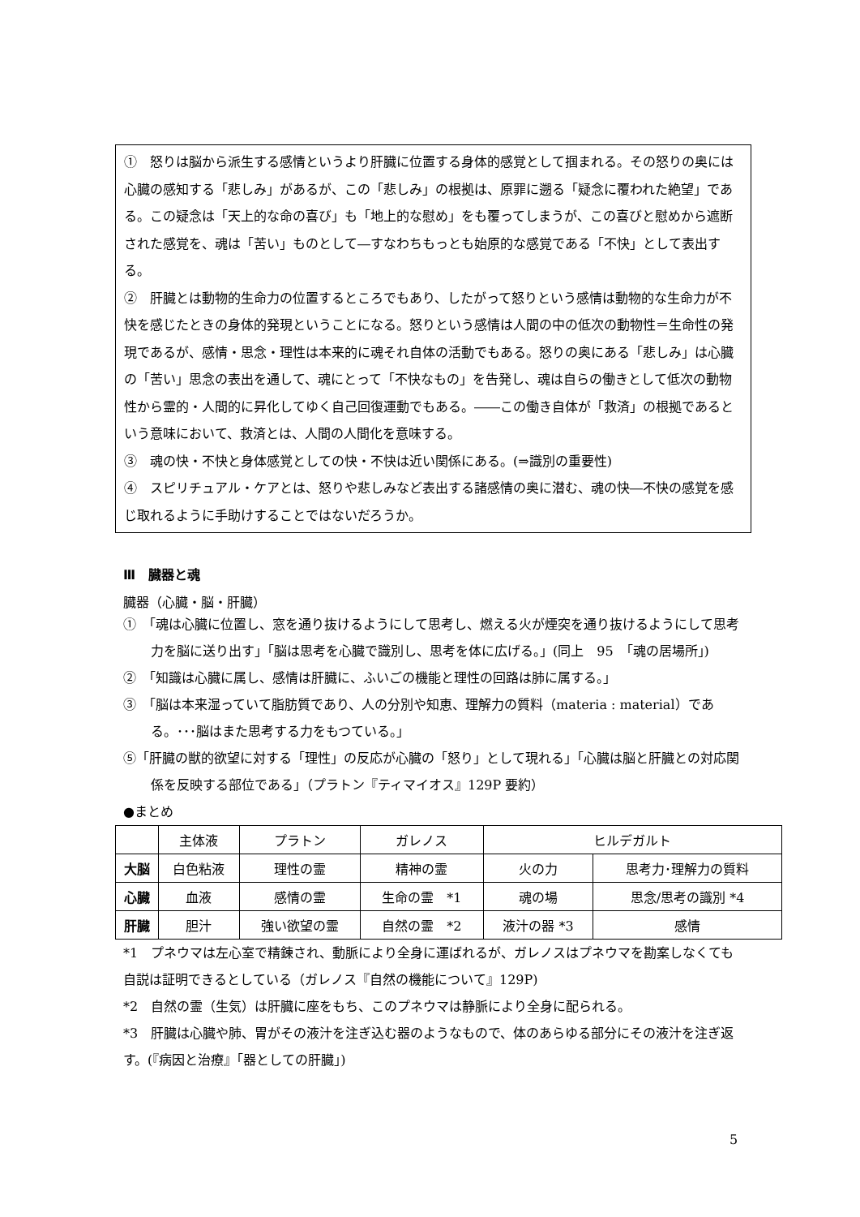①　怒りは脳から派生する感情というより肝臓に位置する身体的感覚として掴まれる。その怒りの奥には心臓の感知する「悲しみ」があるが、この「悲しみ」の根拠は、原罪に遡る「疑念に覆われた絶望」である。この疑念は「天上的な命の喜び」も「地上的な慰め」をも覆ってしまうが、この喜びと慰めから遮断された感覚を、魂は「苦い」ものとして―すなわちもっとも始原的な感覚である「不快」として表出する。
②　肝臓とは動物的生命力の位置するところでもあり、したがって怒りという感情は動物的な生命力が不快を感じたときの身体的発現ということになる。怒りという感情は人間の中の低次の動物性＝生命性の発現であるが、感情・思念・理性は本来的に魂それ自体の活動でもある。怒りの奥にある「悲しみ」は心臓の「苦い」思念の表出を通して、魂にとって「不快なもの」を告発し、魂は自らの働きとして低次の動物性から霊的・人間的に昇化してゆく自己回復運動でもある。――この働き自体が「救済」の根拠であるという意味において、救済とは、人間の人間化を意味する。
③　魂の快・不快と身体感覚としての快・不快は近い関係にある。(⇒識別の重要性)
④　スピリチュアル・ケアとは、怒りや悲しみなど表出する諸感情の奥に潜む、魂の快―不快の感覚を感じ取れるように手助けすることではないだろうか。
Ⅲ　臓器と魂
臓器（心臓・脳・肝臓）
①　「魂は心臓に位置し、窓を通り抜けるようにして思考し、燃える火が煙突を通り抜けるようにして思考力を脳に送り出す」「脳は思考を心臓で識別し、思考を体に広げる。」(同上　95　「魂の居場所」)
②　「知識は心臓に属し、感情は肝臓に、ふいごの機能と理性の回路は肺に属する。」
③　「脳は本来湿っていて脂肪質であり、人の分別や知恵、理解力の質料（materia : material）である。･･･脳はまた思考する力をもつている。」
⑤「肝臓の獣的欲望に対する「理性」の反応が心臓の「怒り」として現れる」「心臓は脳と肝臓との対応関係を反映する部位である」（プラトン『ティマイオス』129P 要約）
●まとめ
| | 主体液 | プラトン | ガレノス | ヒルデガルト | |
| --- | --- | --- | --- | --- | --- |
| 大脳 | 白色粘液 | 理性の霊 | 精神の霊 | 火の力 | 思考力･理解力の質料 |
| 心臓 | 血液 | 感情の霊 | 生命の霊 *1 | 魂の場 | 思念/思考の識別 *4 |
| 肝臓 | 胆汁 | 強い欲望の霊 | 自然の霊 *2 | 液汁の器 *3 | 感情 |
*1　プネウマは左心室で精錬され、動脈により全身に運ばれるが、ガレノスはプネウマを勘案しなくても自説は証明できるとしている（ガレノス『自然の機能について』129P)
*2　自然の霊（生気）は肝臓に座をもち、このプネウマは静脈により全身に配られる。
*3　肝臓は心臓や肺、胃がその液汁を注ぎ込む器のようなもので、体のあらゆる部分にその液汁を注ぎ返す。(『病因と治療』「器としての肝臓」)
5